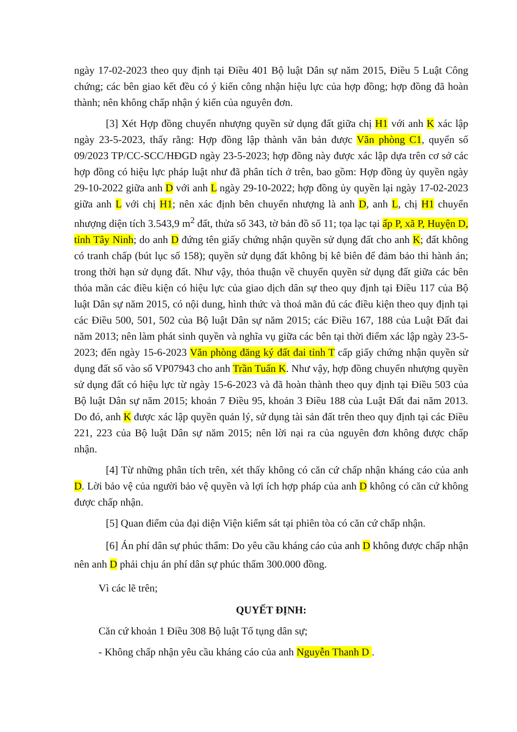ngày 17-02-2023 theo quy định tại Điều 401 Bộ luật Dân sự năm 2015, Điều 5 Luật Công chứng; các bên giao kết đều có ý kiến công nhận hiệu lực của hợp đồng; hợp đồng đã hoàn thành; nên không chấp nhận ý kiến của nguyên đơn.
[3] Xét Hợp đồng chuyển nhượng quyền sử dụng đất giữa chị H1 với anh K xác lập ngày 23-5-2023, thấy rằng: Hợp đồng lập thành văn bản được Văn phòng C1, quyển số 09/2023 TP/CC-SCC/HĐGD ngày 23-5-2023; hợp đồng này được xác lập dựa trên cơ sở các hợp đồng có hiệu lực pháp luật như đã phân tích ở trên, bao gồm: Hợp đồng ủy quyền ngày 29-10-2022 giữa anh D với anh L ngày 29-10-2022; hợp đồng ủy quyền lại ngày 17-02-2023 giữa anh L với chị H1; nên xác định bên chuyển nhượng là anh D, anh L, chị H1 chuyển nhượng diện tích 3.543,9 m<sup>2</sup> đất, thửa số 343, tờ bản đồ số 11; tọa lạc tại ấp P, xã P, Huyện D, tỉnh Tây Ninh; do anh D đứng tên giấy chứng nhận quyền sử dụng đất cho anh K; đất không có tranh chấp (bút lục số 158); quyền sử dụng đất không bị kê biên để đảm bảo thi hành án; trong thời hạn sử dụng đất. Như vậy, thỏa thuận về chuyển quyền sử dụng đất giữa các bên thỏa mãn các điều kiện có hiệu lực của giao dịch dân sự theo quy định tại Điều 117 của Bộ luật Dân sự năm 2015, có nội dung, hình thức và thoả mãn đủ các điều kiện theo quy định tại các Điều 500, 501, 502 của Bộ luật Dân sự năm 2015; các Điều 167, 188 của Luật Đất đai năm 2013; nên làm phát sinh quyền và nghĩa vụ giữa các bên tại thời điểm xác lập ngày 23-5-2023; đến ngày 15-6-2023 Văn phòng đăng ký đất đai tỉnh T cấp giấy chứng nhận quyền sử dụng đất số vào sổ VP07943 cho anh Trần Tuấn K. Như vậy, hợp đồng chuyển nhượng quyền sử dụng đất có hiệu lực từ ngày 15-6-2023 và đã hoàn thành theo quy định tại Điều 503 của Bộ luật Dân sự năm 2015; khoản 7 Điều 95, khoản 3 Điều 188 của Luật Đất đai năm 2013. Do đó, anh K được xác lập quyền quản lý, sử dụng tài sản đất trên theo quy định tại các Điều 221, 223 của Bộ luật Dân sự năm 2015; nên lời nại ra của nguyên đơn không được chấp nhận.
[4] Từ những phân tích trên, xét thấy không có căn cứ chấp nhận kháng cáo của anh D. Lời bảo vệ của người bảo vệ quyền và lợi ích hợp pháp của anh D không có căn cứ không được chấp nhận.
[5] Quan điểm của đại diện Viện kiểm sát tại phiên tòa có căn cứ chấp nhận.
[6] Án phí dân sự phúc thẩm: Do yêu cầu kháng cáo của anh D không được chấp nhận nên anh D phải chịu án phí dân sự phúc thẩm 300.000 đồng.
Vì các lẽ trên;
QUYẾT ĐỊNH:
Căn cứ khoản 1 Điều 308 Bộ luật Tố tụng dân sự;
- Không chấp nhận yêu cầu kháng cáo của anh Nguyễn Thanh D .